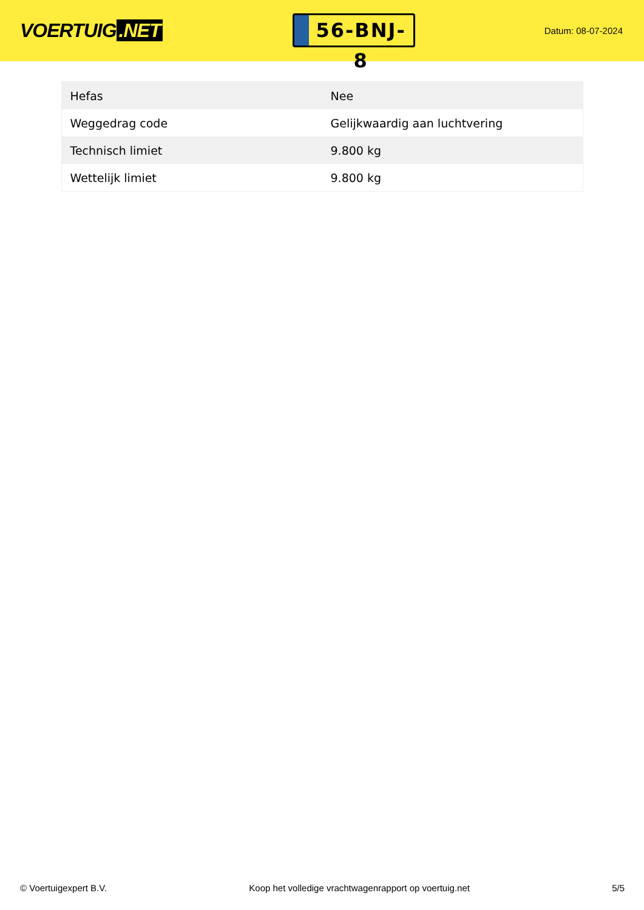VOERTUIG.NET
56-BNJ-8
Datum: 08-07-2024
| Hefas | Nee |
| Weggedrag code | Gelijkwaardig aan luchtvering |
| Technisch limiet | 9.800 kg |
| Wettelijk limiet | 9.800 kg |
© Voertuigexpert B.V. Koop het volledige vrachtwagenrapport op voertuig.net 5/5